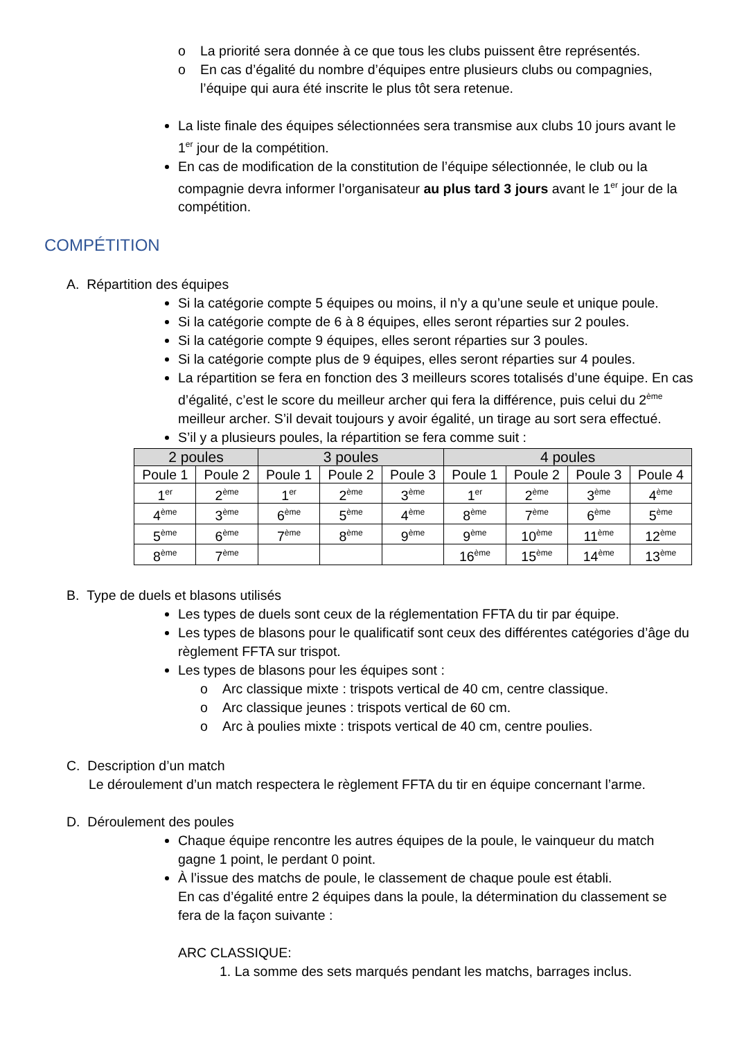o La priorité sera donnée à ce que tous les clubs puissent être représentés.
o En cas d’égalité du nombre d’équipes entre plusieurs clubs ou compagnies, l’équipe qui aura été inscrite le plus tôt sera retenue.
La liste finale des équipes sélectionnées sera transmise aux clubs 10 jours avant le 1<sup>er</sup> jour de la compétition.
En cas de modification de la constitution de l’équipe sélectionnée, le club ou la compagnie devra informer l’organisateur au plus tard 3 jours avant le 1<sup>er</sup> jour de la compétition.
COMPÉTITION
A. Répartition des équipes
Si la catégorie compte 5 équipes ou moins, il n’y a qu’une seule et unique poule.
Si la catégorie compte de 6 à 8 équipes, elles seront réparties sur 2 poules.
Si la catégorie compte 9 équipes, elles seront réparties sur 3 poules.
Si la catégorie compte plus de 9 équipes, elles seront réparties sur 4 poules.
La répartition se fera en fonction des 3 meilleurs scores totalisés d’une équipe. En cas d’égalité, c’est le score du meilleur archer qui fera la différence, puis celui du 2<sup>ème</sup> meilleur archer. S’il devait toujours y avoir égalité, un tirage au sort sera effectué.
S’il y a plusieurs poules, la répartition se fera comme suit :
| 2 poules | | 3 poules | | | 4 poules | | | |
| --- | --- | --- | --- | --- | --- | --- | --- | --- |
| Poule 1 | Poule 2 | Poule 1 | Poule 2 | Poule 3 | Poule 1 | Poule 2 | Poule 3 | Poule 4 |
| 1<sup>er</sup> | 2<sup>ème</sup> | 1<sup>er</sup> | 2<sup>ème</sup> | 3<sup>ème</sup> | 1<sup>er</sup> | 2<sup>ème</sup> | 3<sup>ème</sup> | 4<sup>ème</sup> |
| 4<sup>ème</sup> | 3<sup>ème</sup> | 6<sup>ème</sup> | 5<sup>ème</sup> | 4<sup>ème</sup> | 8<sup>ème</sup> | 7<sup>ème</sup> | 6<sup>ème</sup> | 5<sup>ème</sup> |
| 5<sup>ème</sup> | 6<sup>ème</sup> | 7<sup>ème</sup> | 8<sup>ème</sup> | 9<sup>ème</sup> | 9<sup>ème</sup> | 10<sup>ème</sup> | 11<sup>ème</sup> | 12<sup>ème</sup> |
| 8<sup>ème</sup> | 7<sup>ème</sup> | | | | 16<sup>ème</sup> | 15<sup>ème</sup> | 14<sup>ème</sup> | 13<sup>ème</sup> |
B. Type de duels et blasons utilisés
Les types de duels sont ceux de la réglementation FFTA du tir par équipe.
Les types de blasons pour le qualificatif sont ceux des différentes catégories d’âge du règlement FFTA sur trispot.
Les types de blasons pour les équipes sont :
o Arc classique mixte : trispots vertical de 40 cm, centre classique.
o Arc classique jeunes : trispots vertical de 60 cm.
o Arc à poulies mixte : trispots vertical de 40 cm, centre poulies.
C. Description d’un match
Le déroulement d’un match respectera le règlement FFTA du tir en équipe concernant l’arme.
D. Déroulement des poules
Chaque équipe rencontre les autres équipes de la poule, le vainqueur du match gagne 1 point, le perdant 0 point.
À l’issue des matchs de poule, le classement de chaque poule est établi.
En cas d’égalité entre 2 équipes dans la poule, la détermination du classement se fera de la façon suivante :
ARC CLASSIQUE:
1. La somme des sets marqués pendant les matchs, barrages inclus.